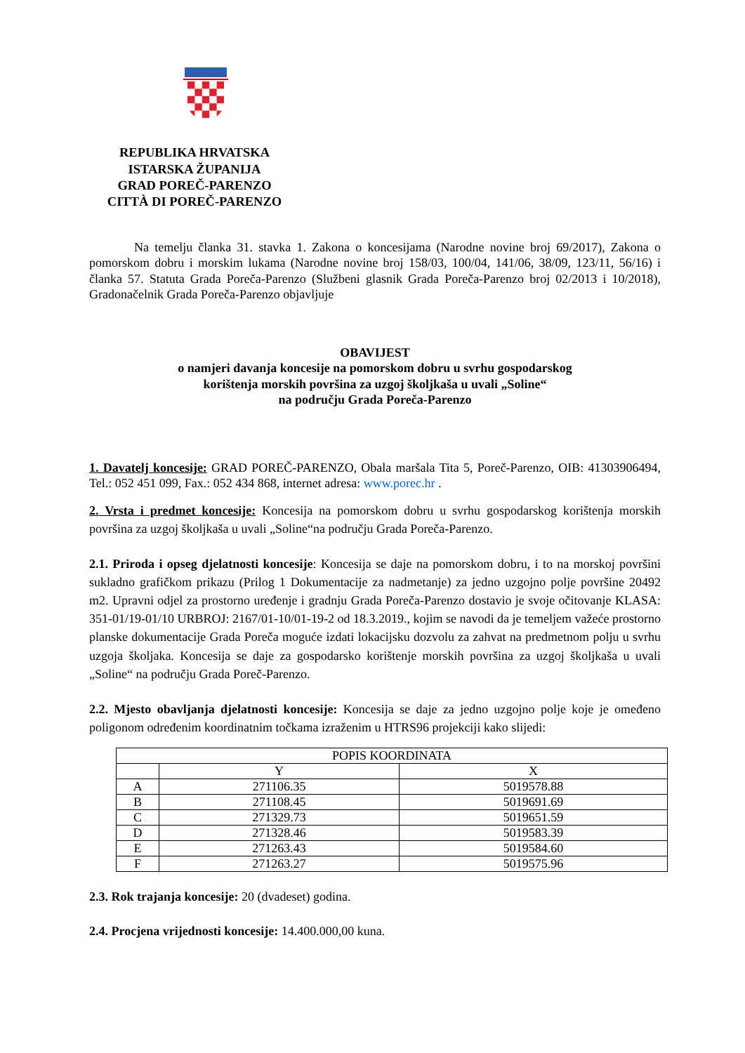REPUBLIKA HRVATSKA
ISTARSKA ŽUPANIJA
GRAD POREČ-PARENZO
CITTÀ DI POREČ-PARENZO
Na temelju članka 31. stavka 1. Zakona o koncesijama (Narodne novine broj 69/2017), Zakona o pomorskom dobru i morskim lukama (Narodne novine broj 158/03, 100/04, 141/06, 38/09, 123/11, 56/16) i članka 57. Statuta Grada Poreča-Parenzo (Službeni glasnik Grada Poreča-Parenzo broj 02/2013 i 10/2018), Gradonačelnik Grada Poreča-Parenzo objavljuje
OBAVIJEST
o namjeri davanja koncesije na pomorskom dobru u svrhu gospodarskog
korištenja morskih površina za uzgoj školjkaša u uvali „Soline“
na području Grada Poreča-Parenzo
1. Davatelj koncesije: GRAD POREČ-PARENZO, Obala maršala Tita 5, Poreč-Parenzo, OIB: 41303906494, Tel.: 052 451 099, Fax.: 052 434 868, internet adresa: www.porec.hr .
2. Vrsta i predmet koncesije: Koncesija na pomorskom dobru u svrhu gospodarskog korištenja morskih površina za uzgoj školjkaša u uvali „Soline“na području Grada Poreča-Parenzo.
2.1. Priroda i opseg djelatnosti koncesije: Koncesija se daje na pomorskom dobru, i to na morskoj površini sukladno grafičkom prikazu (Prilog 1 Dokumentacije za nadmetanje) za jedno uzgojno polje površine 20492 m2. Upravni odjel za prostorno uređenje i gradnju Grada Poreča-Parenzo dostavio je svoje očitovanje KLASA: 351-01/19-01/10 URBROJ: 2167/01-10/01-19-2 od 18.3.2019., kojim se navodi da je temeljem važeće prostorno planske dokumentacije Grada Poreča moguće izdati lokacijsku dozvolu za zahvat na predmetnom polju u svrhu uzgoja školjaka. Koncesija se daje za gospodarsko korištenje morskih površina za uzgoj školjkaša u uvali „Soline“ na području Grada Poreč-Parenzo.
2.2. Mjesto obavljanja djelatnosti koncesije: Koncesija se daje za jedno uzgojno polje koje je omeđeno poligonom određenim koordinatnim točkama izraženim u HTRS96 projekciji kako slijedi:
| POPIS KOORDINATA | | |
| --- | --- | --- |
| | Y | X |
| A | 271106.35 | 5019578.88 |
| B | 271108.45 | 5019691.69 |
| C | 271329.73 | 5019651.59 |
| D | 271328.46 | 5019583.39 |
| E | 271263.43 | 5019584.60 |
| F | 271263.27 | 5019575.96 |
2.3. Rok trajanja koncesije: 20 (dvadeset) godina.
2.4. Procjena vrijednosti koncesije: 14.400.000,00 kuna.